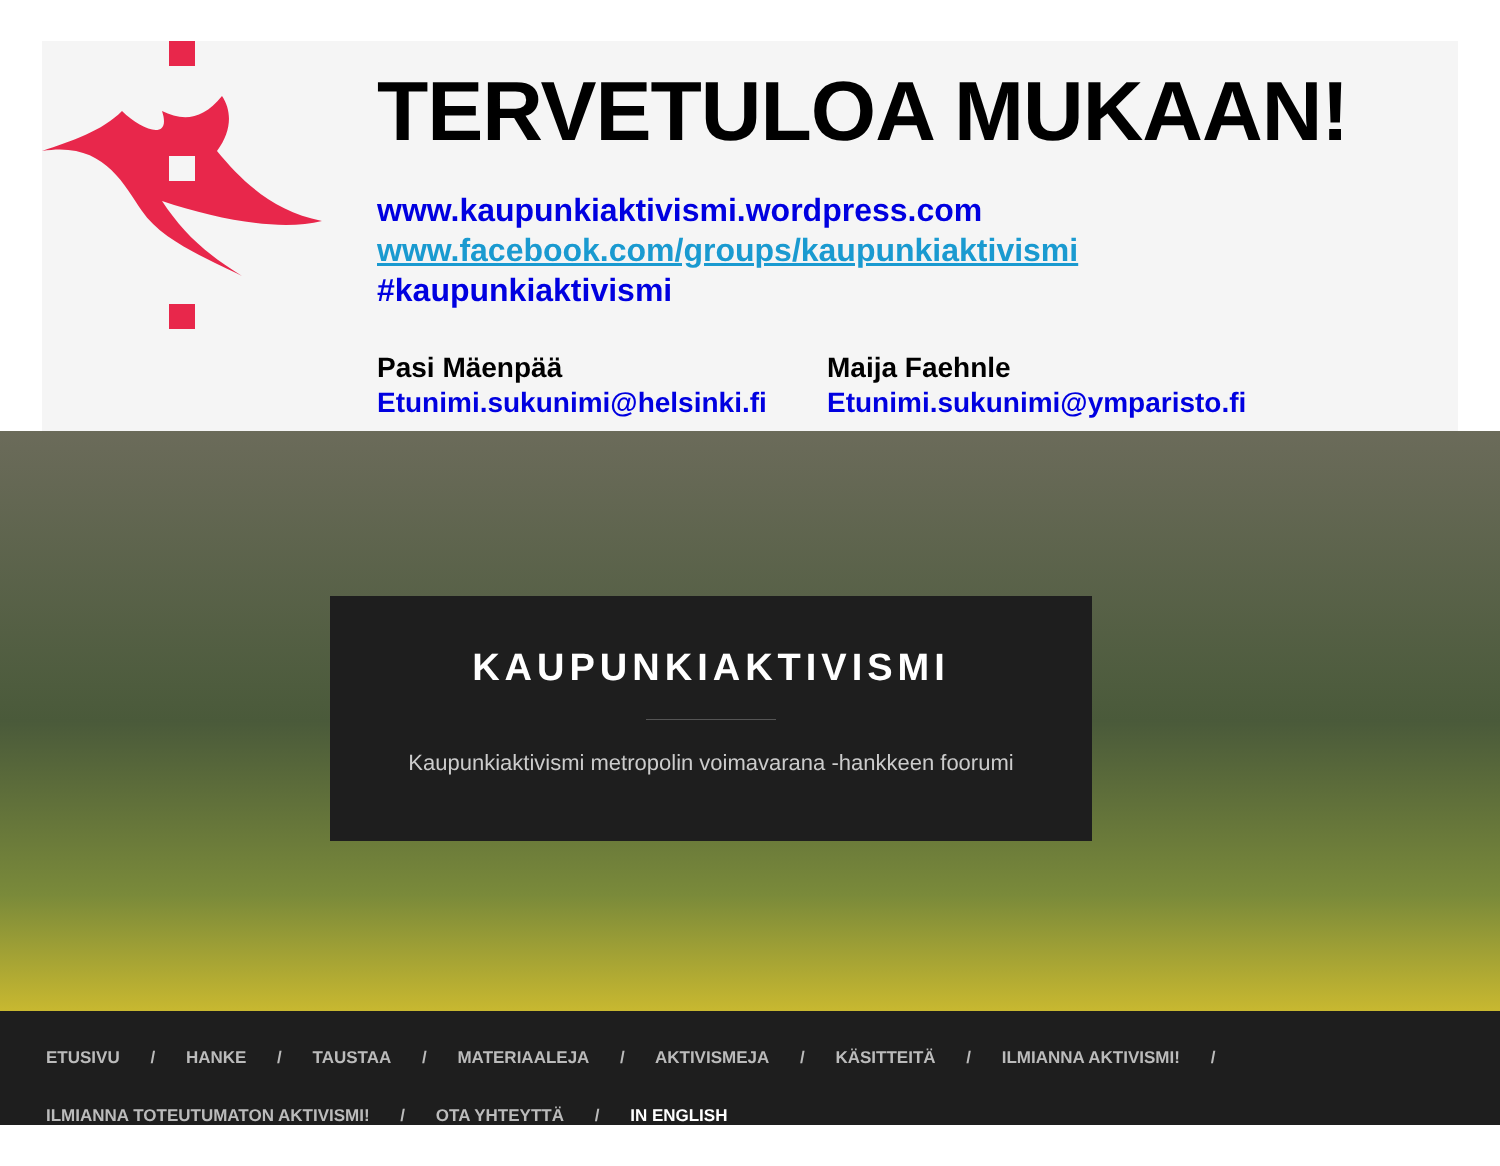TERVETULOA MUKAAN!
www.kaupunkiaktivismi.wordpress.com
www.facebook.com/groups/kaupunkiaktivismi
#kaupunkiaktivismi
Pasi Mäenpää
Etunimi.sukunimi@helsinki.fi
Maija Faehnle
Etunimi.sukunimi@ymparisto.fi
KAUPUNKIAKTIVISMI
Kaupunkiaktivismi metropolin voimavarana -hankkeen foorumi
ETUSIVU / HANKE / TAUSTAA / MATERIAALEJA / AKTIVISMEJA / KÄSITTEITÄ / ILMIANNA AKTIVISMI! /
ILMIANNA TOTEUTUMATON AKTIVISMI! / OTA YHTEYTTÄ / IN ENGLISH